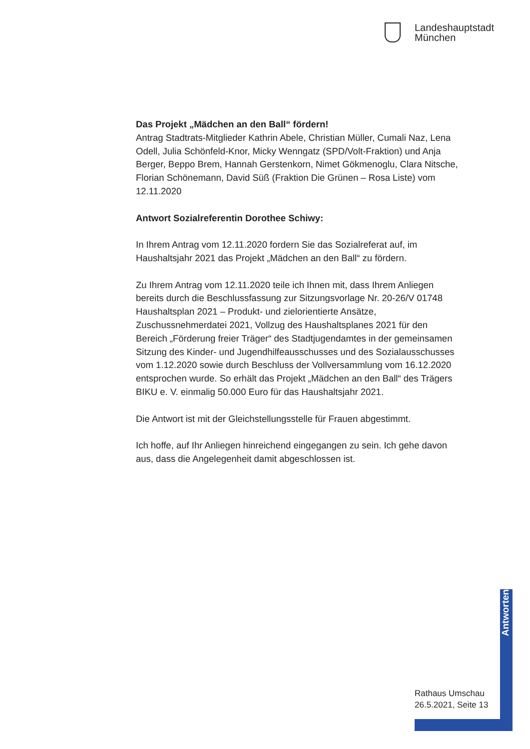Landeshauptstadt
München
Das Projekt „Mädchen an den Ball“ fördern!
Antrag Stadtrats-Mitglieder Kathrin Abele, Christian Müller, Cumali Naz, Lena Odell, Julia Schönfeld-Knor, Micky Wenngatz (SPD/Volt-Fraktion) und Anja Berger, Beppo Brem, Hannah Gerstenkorn, Nimet Gökmenoglu, Clara Nitsche, Florian Schönemann, David Süß (Fraktion Die Grünen – Rosa Liste) vom 12.11.2020
Antwort Sozialreferentin Dorothee Schiwy:
In Ihrem Antrag vom 12.11.2020 fordern Sie das Sozialreferat auf, im Haushaltsjahr 2021 das Projekt „Mädchen an den Ball“ zu fördern.
Zu Ihrem Antrag vom 12.11.2020 teile ich Ihnen mit, dass Ihrem Anliegen bereits durch die Beschlussfassung zur Sitzungsvorlage Nr. 20-26/V 01748 Haushaltsplan 2021 – Produkt- und zielorientierte Ansätze, Zuschussnehmerdatei 2021, Vollzug des Haushaltsplanes 2021 für den Bereich „Förderung freier Träger“ des Stadtjugendamtes in der gemeinsamen Sitzung des Kinder- und Jugendhilfeausschusses und des Sozialausschusses vom 1.12.2020 sowie durch Beschluss der Vollversammlung vom 16.12.2020 entsprochen wurde. So erhält das Projekt „Mädchen an den Ball“ des Trägers BIKU e. V. einmalig 50.000 Euro für das Haushaltsjahr 2021.
Die Antwort ist mit der Gleichstellungsstelle für Frauen abgestimmt.
Ich hoffe, auf Ihr Anliegen hinreichend eingegangen zu sein. Ich gehe davon aus, dass die Angelegenheit damit abgeschlossen ist.
Antworten
Rathaus Umschau
26.5.2021, Seite 13